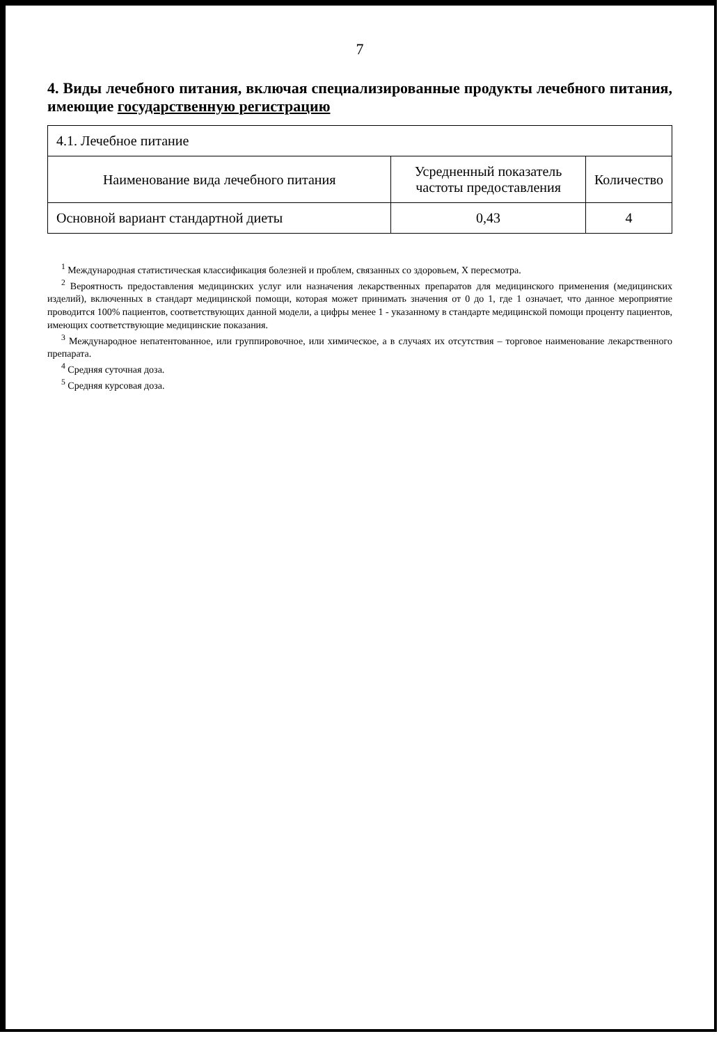7
4. Виды лечебного питания, включая специализированные продукты лечебного питания, имеющие государственную регистрацию
| 4.1. Лечебное питание | | |
| Наименование вида лечебного питания | Усредненный показатель частоты предоставления | Количество |
| Основной вариант стандартной диеты | 0,43 | 4 |
<sup>1</sup> Международная статистическая классификация болезней и проблем, связанных со здоровьем, X пересмотра.
<sup>2</sup> Вероятность предоставления медицинских услуг или назначения лекарственных препаратов для медицинского применения (медицинских изделий), включенных в стандарт медицинской помощи, которая может принимать значения от 0 до 1, где 1 означает, что данное мероприятие проводится 100% пациентов, соответствующих данной модели, а цифры менее 1 - указанному в стандарте медицинской помощи проценту пациентов, имеющих соответствующие медицинские показания.
<sup>3</sup> Международное непатентованное, или группировочное, или химическое, а в случаях их отсутствия – торговое наименование лекарственного препарата.
<sup>4</sup> Средняя суточная доза.
<sup>5</sup> Средняя курсовая доза.